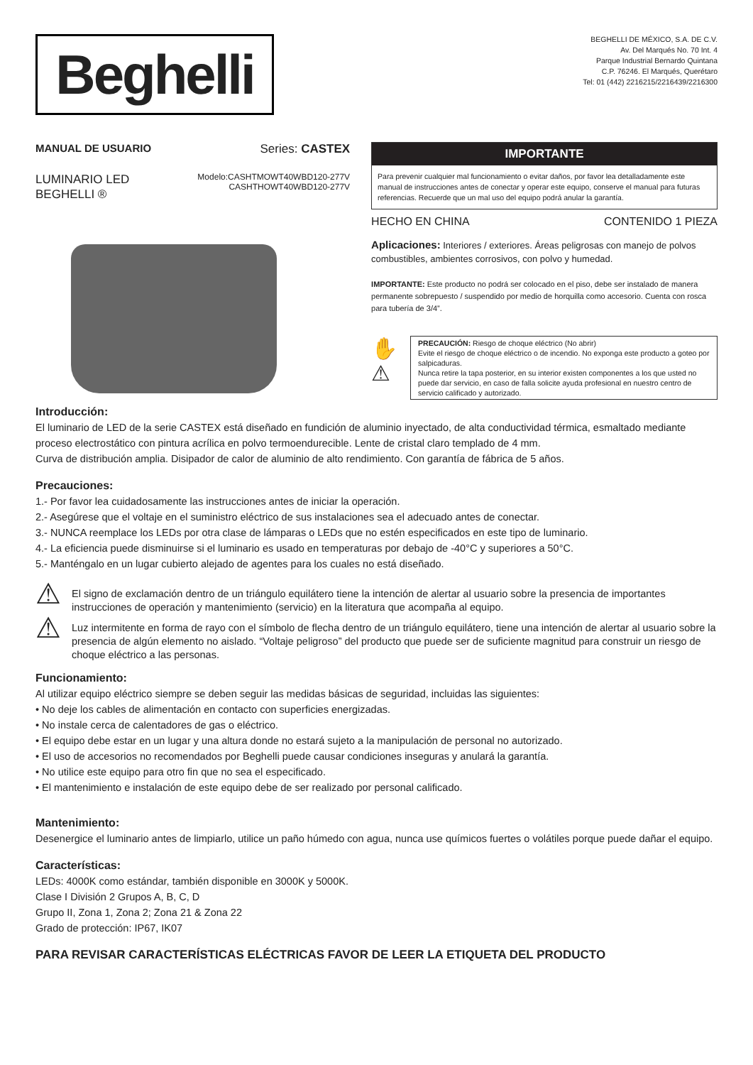Beghelli
BEGHELLI DE MÉXICO, S.A. DE C.V.
Av. Del Marqués No. 70 Int. 4
Parque Industrial Bernardo Quintana
C.P. 76246. El Marqués, Querétaro
Tel: 01 (442) 2216215/2216439/2216300
MANUAL DE USUARIO Series: CASTEX
LUMINARIO LED
BEGHELLI ®
Modelo:CASHTMOWT40WBD120-277V
CASHTHOWT40WBD120-277V
IMPORTANTE
Para prevenir cualquier mal funcionamiento o evitar daños, por favor lea detalladamente este manual de instrucciones antes de conectar y operar este equipo, conserve el manual para futuras referencias. Recuerde que un mal uso del equipo podrá anular la garantía.
HECHO EN CHINA CONTENIDO 1 PIEZA
Aplicaciones: Interiores / exteriores. Áreas peligrosas con manejo de polvos combustibles, ambientes corrosivos, con polvo y humedad.
IMPORTANTE: Este producto no podrá ser colocado en el piso, debe ser instalado de manera permanente sobrepuesto / suspendido por medio de horquilla como accesorio. Cuenta con rosca para tubería de 3/4”.
✋
⚠
PRECAUCIÓN: Riesgo de choque eléctrico (No abrir)
Evite el riesgo de choque eléctrico o de incendio. No exponga este producto a goteo por salpicaduras.
Nunca retire la tapa posterior, en su interior existen componentes a los que usted no puede dar servicio, en caso de falla solicite ayuda profesional en nuestro centro de servicio calificado y autorizado.
Introducción:
El luminario de LED de la serie CASTEX está diseñado en fundición de aluminio inyectado, de alta conductividad térmica, esmaltado mediante proceso electrostático con pintura acrílica en polvo termoendurecible. Lente de cristal claro templado de 4 mm.
Curva de distribución amplia. Disipador de calor de aluminio de alto rendimiento. Con garantía de fábrica de 5 años.
Precauciones:
1.- Por favor lea cuidadosamente las instrucciones antes de iniciar la operación.
2.- Asegúrese que el voltaje en el suministro eléctrico de sus instalaciones sea el adecuado antes de conectar.
3.- NUNCA reemplace los LEDs por otra clase de lámparas o LEDs que no estén especificados en este tipo de luminario.
4.- La eficiencia puede disminuirse si el luminario es usado en temperaturas por debajo de -40°C y superiores a 50°C.
5.- Manténgalo en un lugar cubierto alejado de agentes para los cuales no está diseñado.
⚠
El signo de exclamación dentro de un triángulo equilátero tiene la intención de alertar al usuario sobre la presencia de importantes instrucciones de operación y mantenimiento (servicio) en la literatura que acompaña al equipo.
⚠
Luz intermitente en forma de rayo con el símbolo de flecha dentro de un triángulo equilátero, tiene una intención de alertar al usuario sobre la presencia de algún elemento no aislado. “Voltaje peligroso” del producto que puede ser de suficiente magnitud para construir un riesgo de choque eléctrico a las personas.
Funcionamiento:
Al utilizar equipo eléctrico siempre se deben seguir las medidas básicas de seguridad, incluidas las siguientes:
• No deje los cables de alimentación en contacto con superficies energizadas.
• No instale cerca de calentadores de gas o eléctrico.
• El equipo debe estar en un lugar y una altura donde no estará sujeto a la manipulación de personal no autorizado.
• El uso de accesorios no recomendados por Beghelli puede causar condiciones inseguras y anulará la garantía.
• No utilice este equipo para otro fin que no sea el especificado.
• El mantenimiento e instalación de este equipo debe de ser realizado por personal calificado.
Mantenimiento:
Desenergice el luminario antes de limpiarlo, utilice un paño húmedo con agua, nunca use químicos fuertes o volátiles porque puede dañar el equipo.
Características:
LEDs: 4000K como estándar, también disponible en 3000K y 5000K.
Clase I División 2 Grupos A, B, C, D
Grupo II, Zona 1, Zona 2; Zona 21 & Zona 22
Grado de protección: IP67, IK07
PARA REVISAR CARACTERÍSTICAS ELÉCTRICAS FAVOR DE LEER LA ETIQUETA DEL PRODUCTO